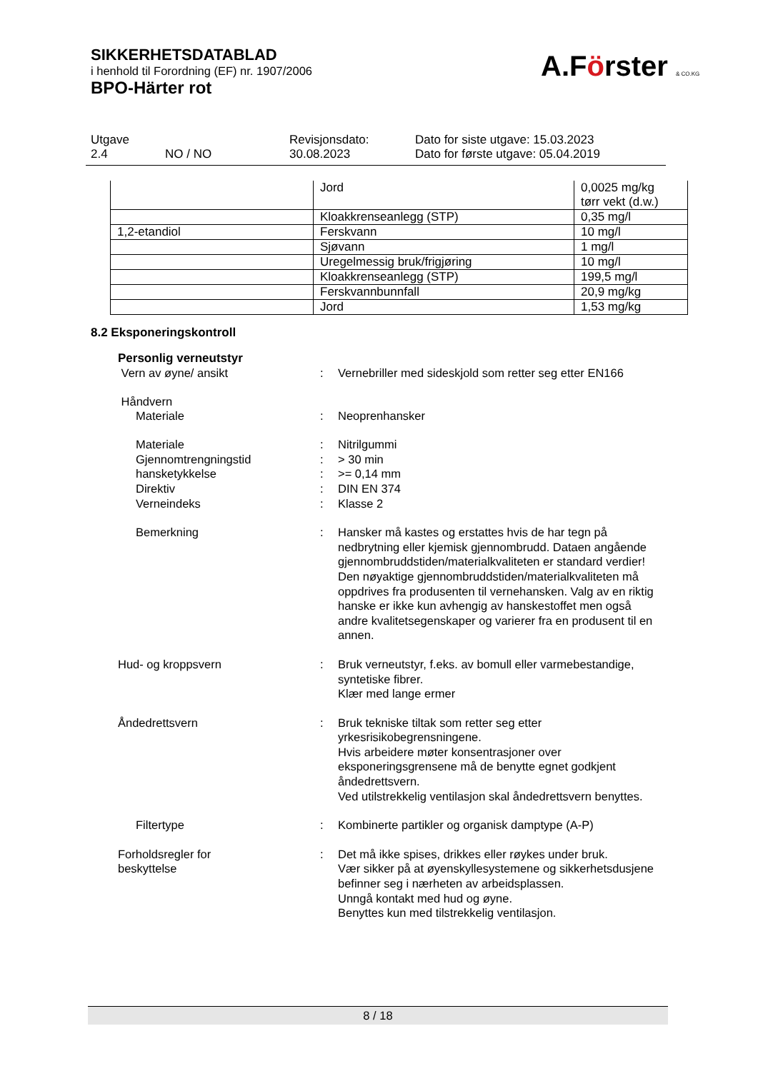SIKKERHETSDATABLAD
i henhold til Forordning (EF) nr. 1907/2006
BPO-Härter rot
A.Förster & CO.KG
| Utgave 2.4 | NO / NO | Revisjonsdato: 30.08.2023 | Dato for siste utgave: 15.03.2023 Dato for første utgave: 05.04.2019 |
| | Jord | 0,0025 mg/kg tørr vekt (d.w.) |
| | Kloakkrenseanlegg (STP) | 0,35 mg/l |
| 1,2-etandiol | Ferskvann | 10 mg/l |
| | Sjøvann | 1 mg/l |
| | Uregelmessig bruk/frigjøring | 10 mg/l |
| | Kloakkrenseanlegg (STP) | 199,5 mg/l |
| | Ferskvannbunnfall | 20,9 mg/kg |
| | Jord | 1,53 mg/kg |
8.2 Eksponeringskontroll
Personlig verneutstyr
Vern av øyne/ ansikt
:
Vernebriller med sideskjold som retter seg etter EN166
Håndvern
Materiale
:
Neoprenhansker
Materiale
Gjennomtrengningstid
hansketykkelse
Direktiv
Verneindeks
:
:
:
:
:
Nitrilgummi
> 30 min
>= 0,14 mm
DIN EN 374
Klasse 2
Bemerkning
:
Hansker må kastes og erstattes hvis de har tegn på nedbrytning eller kjemisk gjennombrudd. Dataen angående gjennombruddstiden/materialkvaliteten er standard verdier! Den nøyaktige gjennombruddstiden/materialkvaliteten må oppdrives fra produsenten til vernehansken. Valg av en riktig hanske er ikke kun avhengig av hanskestoffet men også andre kvalitetsegenskaper og varierer fra en produsent til en annen.
Hud- og kroppsvern
:
Bruk verneutstyr, f.eks. av bomull eller varmebestandige, syntetiske fibrer.
Klær med lange ermer
Åndedrettsvern
:
Bruk tekniske tiltak som retter seg etter yrkesrisikobegrensningene.
Hvis arbeidere møter konsentrasjoner over eksponeringsgrensene må de benytte egnet godkjent åndedrettsvern.
Ved utilstrekkelig ventilasjon skal åndedrettsvern benyttes.
Filtertype
:
Kombinerte partikler og organisk damptype (A-P)
Forholdsregler for
beskyttelse
:
Det må ikke spises, drikkes eller røykes under bruk.
Vær sikker på at øyenskyllesystemene og sikkerhetsdusjene befinner seg i nærheten av arbeidsplassen.
Unngå kontakt med hud og øyne.
Benyttes kun med tilstrekkelig ventilasjon.
8 / 18